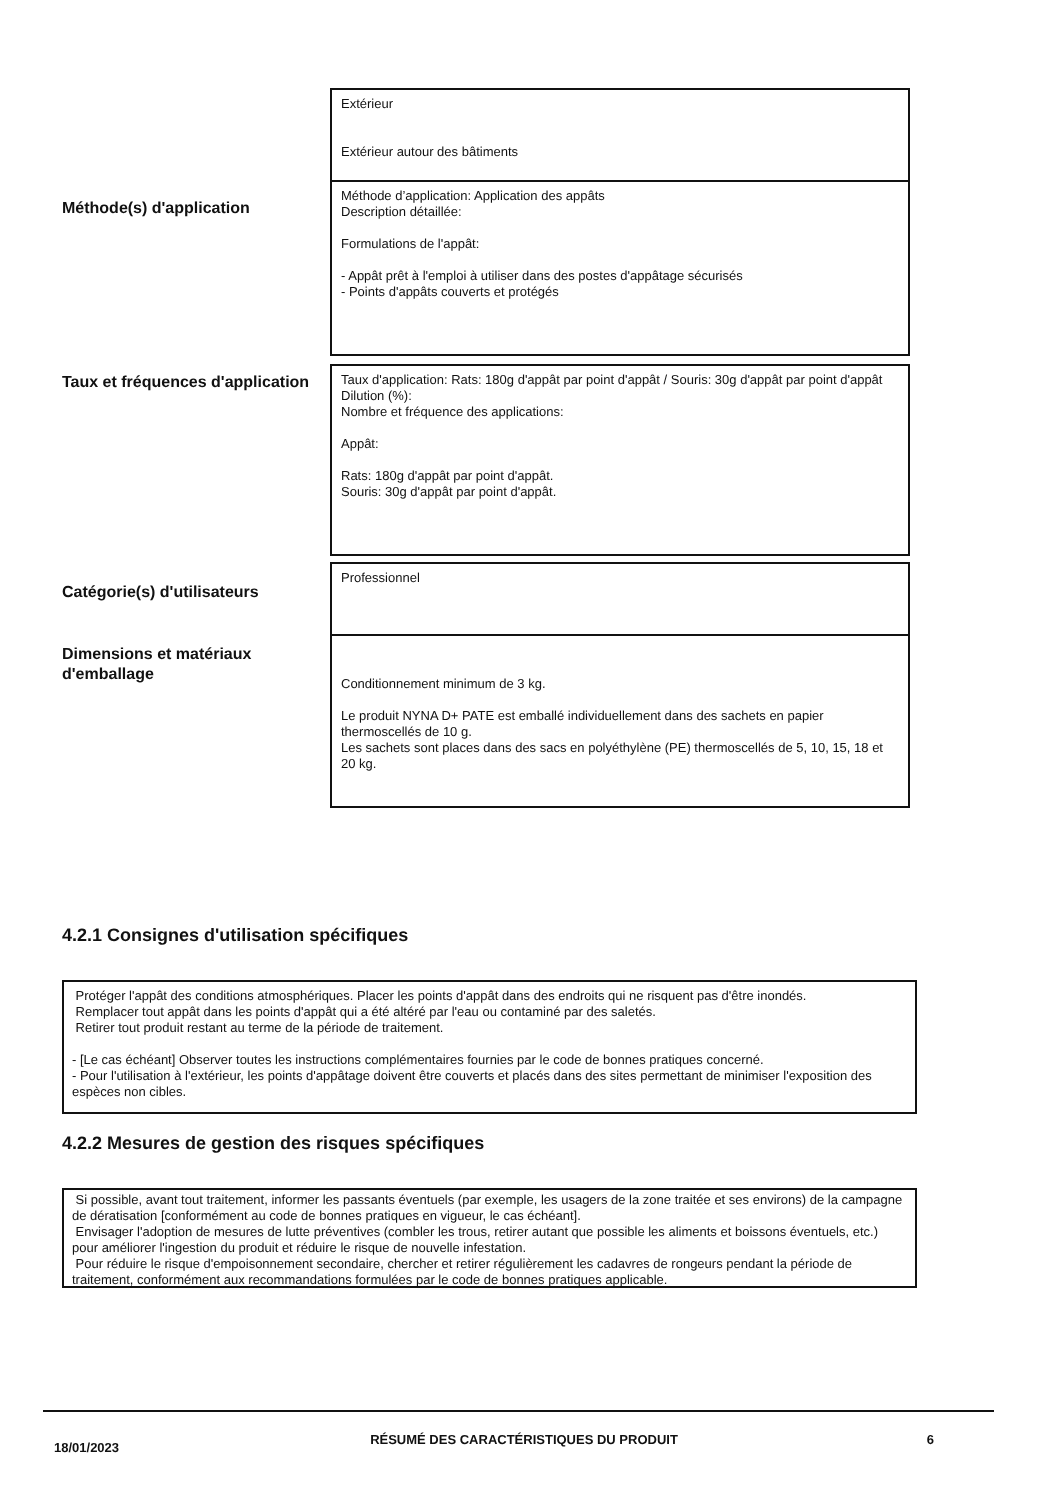Extérieur
Extérieur autour des bâtiments
Méthode(s) d'application
Méthode d’application: Application des appâts
Description détaillée:
Formulations de l'appât:
- Appât prêt à l'emploi à utiliser dans des postes d'appâtage sécurisés
- Points d'appâts couverts et protégés
Taux et fréquences d'application
Taux d'application: Rats: 180g d'appât par point d'appât / Souris: 30g d'appât par point d'appât
Dilution (%):
Nombre et fréquence des applications:
Appât:
Rats: 180g d'appât par point d'appât.
Souris: 30g d'appât par point d'appât.
Catégorie(s) d'utilisateurs
Professionnel
Dimensions et matériaux d'emballage
Conditionnement minimum de 3 kg.
Le produit NYNA D+ PATE est emballé individuellement dans des sachets en papier thermoscellés de 10 g.
Les sachets sont places dans des sacs en polyéthylène (PE) thermoscellés de 5, 10, 15, 18 et 20 kg.
4.2.1 Consignes d'utilisation spécifiques
Protéger l'appât des conditions atmosphériques. Placer les points d'appât dans des endroits qui ne risquent pas d'être inondés.
Remplacer tout appât dans les points d'appât qui a été altéré par l'eau ou contaminé par des saletés.
Retirer tout produit restant au terme de la période de traitement.
- [Le cas échéant] Observer toutes les instructions complémentaires fournies par le code de bonnes pratiques concerné.
- Pour l'utilisation à l'extérieur, les points d'appâtage doivent être couverts et placés dans des sites permettant de minimiser l'exposition des espèces non cibles.
4.2.2 Mesures de gestion des risques spécifiques
Si possible, avant tout traitement, informer les passants éventuels (par exemple, les usagers de la zone traitée et ses environs) de la campagne de dératisation [conformément au code de bonnes pratiques en vigueur, le cas échéant].
Envisager l'adoption de mesures de lutte préventives (combler les trous, retirer autant que possible les aliments et boissons éventuels, etc.) pour améliorer l'ingestion du produit et réduire le risque de nouvelle infestation.
Pour réduire le risque d'empoisonnement secondaire, chercher et retirer régulièrement les cadavres de rongeurs pendant la période de traitement, conformément aux recommandations formulées par le code de bonnes pratiques applicable.
18/01/2023
RÉSUMÉ DES CARACTÉRISTIQUES DU PRODUIT 6